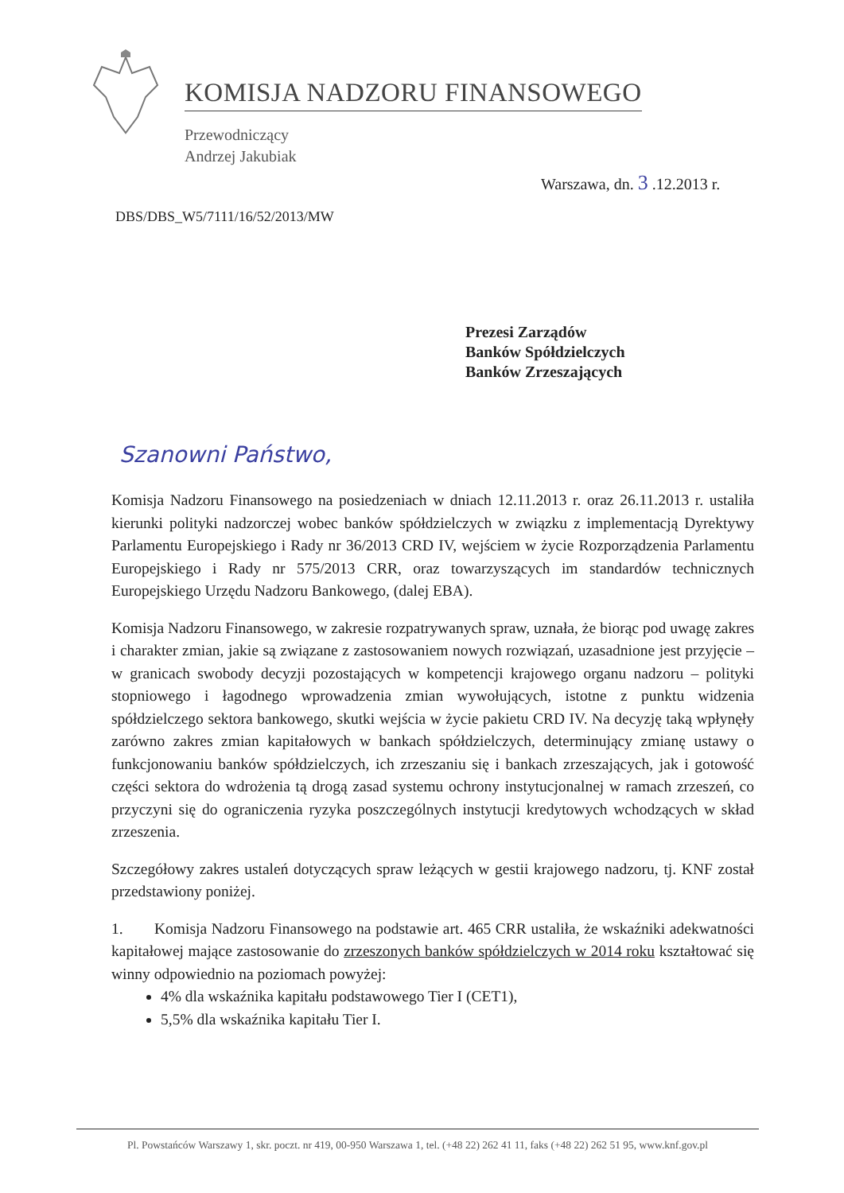KOMISJA NADZORU FINANSOWEGO
Przewodniczący
Andrzej Jakubiak
Warszawa, dn. 3 .12.2013 r.
DBS/DBS_W5/7111/16/52/2013/MW
Prezesi Zarządów
Banków Spółdzielczych
Banków Zrzeszających
Szanowni Państwo,
Komisja Nadzoru Finansowego na posiedzeniach w dniach 12.11.2013 r. oraz 26.11.2013 r. ustaliła kierunki polityki nadzorczej wobec banków spółdzielczych w związku z implementacją Dyrektywy Parlamentu Europejskiego i Rady nr 36/2013 CRD IV, wejściem w życie Rozporządzenia Parlamentu Europejskiego i Rady nr 575/2013 CRR, oraz towarzyszących im standardów technicznych Europejskiego Urzędu Nadzoru Bankowego, (dalej EBA).
Komisja Nadzoru Finansowego, w zakresie rozpatrywanych spraw, uznała, że biorąc pod uwagę zakres i charakter zmian, jakie są związane z zastosowaniem nowych rozwiązań, uzasadnione jest przyjęcie – w granicach swobody decyzji pozostających w kompetencji krajowego organu nadzoru – polityki stopniowego i łagodnego wprowadzenia zmian wywołujących, istotne z punktu widzenia spółdzielczego sektora bankowego, skutki wejścia w życie pakietu CRD IV. Na decyzję taką wpłynęły zarówno zakres zmian kapitałowych w bankach spółdzielczych, determinujący zmianę ustawy o funkcjonowaniu banków spółdzielczych, ich zrzeszaniu się i bankach zrzeszających, jak i gotowość części sektora do wdrożenia tą drogą zasad systemu ochrony instytucjonalnej w ramach zrzeszeń, co przyczyni się do ograniczenia ryzyka poszczególnych instytucji kredytowych wchodzących w skład zrzeszenia.
Szczegółowy zakres ustaleń dotyczących spraw leżących w gestii krajowego nadzoru, tj. KNF został przedstawiony poniżej.
1. Komisja Nadzoru Finansowego na podstawie art. 465 CRR ustaliła, że wskaźniki adekwatności kapitałowej mające zastosowanie do zrzeszonych banków spółdzielczych w 2014 roku kształtować się winny odpowiednio na poziomach powyżej:
4% dla wskaźnika kapitału podstawowego Tier I (CET1),
5,5% dla wskaźnika kapitału Tier I.
Pl. Powstańców Warszawy 1, skr. poczt. nr 419, 00-950 Warszawa 1, tel. (+48 22) 262 41 11, faks (+48 22) 262 51 95, www.knf.gov.pl